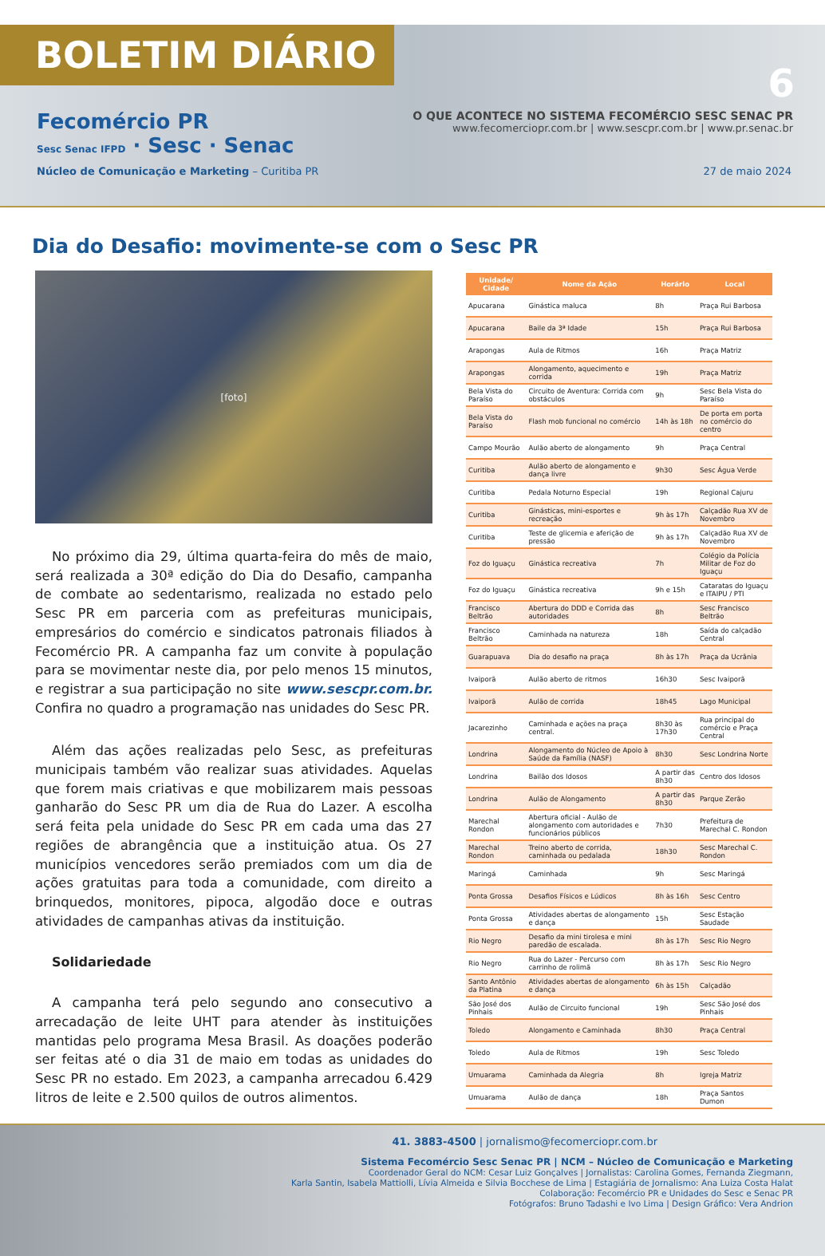BOLETIM DIÁRIO
6
Fecomércio PR
Sesc Senac IFPD · Sesc · Senac
O QUE ACONTECE NO SISTEMA FECOMÉRCIO SESC SENAC PR
www.fecomerciopr.com.br | www.sescpr.com.br | www.pr.senac.br
Núcleo de Comunicação e Marketing – Curitiba PR 27 de maio 2024
Dia do Desafio: movimente-se com o Sesc PR
[foto]
No próximo dia 29, última quarta-feira do mês de maio, será realizada a 30ª edição do Dia do Desafio, campanha de combate ao sedentarismo, realizada no estado pelo Sesc PR em parceria com as prefeituras municipais, empresários do comércio e sindicatos patronais filiados à Fecomércio PR. A campanha faz um convite à população para se movimentar neste dia, por pelo menos 15 minutos, e registrar a sua participação no site www.sescpr.com.br. Confira no quadro a programação nas unidades do Sesc PR.
Além das ações realizadas pelo Sesc, as prefeituras municipais também vão realizar suas atividades. Aquelas que forem mais criativas e que mobilizarem mais pessoas ganharão do Sesc PR um dia de Rua do Lazer. A escolha será feita pela unidade do Sesc PR em cada uma das 27 regiões de abrangência que a instituição atua. Os 27 municípios vencedores serão premiados com um dia de ações gratuitas para toda a comunidade, com direito a brinquedos, monitores, pipoca, algodão doce e outras atividades de campanhas ativas da instituição.
Solidariedade
A campanha terá pelo segundo ano consecutivo a arrecadação de leite UHT para atender às instituições mantidas pelo programa Mesa Brasil. As doações poderão ser feitas até o dia 31 de maio em todas as unidades do Sesc PR no estado. Em 2023, a campanha arrecadou 6.429 litros de leite e 2.500 quilos de outros alimentos.
| Unidade/ Cidade | Nome da Ação | Horário | Local |
| --- | --- | --- | --- |
| Apucarana | Ginástica maluca | 8h | Praça Rui Barbosa |
| Apucarana | Baile da 3ª Idade | 15h | Praça Rui Barbosa |
| Arapongas | Aula de Ritmos | 16h | Praça Matriz |
| Arapongas | Alongamento, aquecimento e corrida | 19h | Praça Matriz |
| Bela Vista do Paraíso | Circuito de Aventura: Corrida com obstáculos | 9h | Sesc Bela Vista do Paraíso |
| Bela Vista do Paraíso | Flash mob funcional no comércio | 14h às 18h | De porta em porta no comércio do centro |
| Campo Mourão | Aulão aberto de alongamento | 9h | Praça Central |
| Curitiba | Aulão aberto de alongamento e dança livre | 9h30 | Sesc Água Verde |
| Curitiba | Pedala Noturno Especial | 19h | Regional Cajuru |
| Curitiba | Ginásticas, mini-esportes e recreação | 9h às 17h | Calçadão Rua XV de Novembro |
| Curitiba | Teste de glicemia e aferição de pressão | 9h às 17h | Calçadão Rua XV de Novembro |
| Foz do Iguaçu | Ginástica recreativa | 7h | Colégio da Polícia Militar de Foz do Iguaçu |
| Foz do Iguaçu | Ginástica recreativa | 9h e 15h | Cataratas do Iguaçu e ITAIPU / PTI |
| Francisco Beltrão | Abertura do DDD e Corrida das autoridades | 8h | Sesc Francisco Beltrão |
| Francisco Beltrão | Caminhada na natureza | 18h | Saída do calçadão Central |
| Guarapuava | Dia do desafio na praça | 8h às 17h | Praça da Ucrânia |
| Ivaiporã | Aulão aberto de ritmos | 16h30 | Sesc Ivaiporã |
| Ivaiporã | Aulão de corrida | 18h45 | Lago Municipal |
| Jacarezinho | Caminhada e ações na praça central. | 8h30 às 17h30 | Rua principal do comércio e Praça Central |
| Londrina | Alongamento do Núcleo de Apoio à Saúde da Família (NASF) | 8h30 | Sesc Londrina Norte |
| Londrina | Bailão dos Idosos | A partir das 8h30 | Centro dos Idosos |
| Londrina | Aulão de Alongamento | A partir das 8h30 | Parque Zerão |
| Marechal Rondon | Abertura oficial - Aulão de alongamento com autoridades e funcionários públicos | 7h30 | Prefeitura de Marechal C. Rondon |
| Marechal Rondon | Treino aberto de corrida, caminhada ou pedalada | 18h30 | Sesc Marechal C. Rondon |
| Maringá | Caminhada | 9h | Sesc Maringá |
| Ponta Grossa | Desafios Físicos e Lúdicos | 8h às 16h | Sesc Centro |
| Ponta Grossa | Atividades abertas de alongamento e dança | 15h | Sesc Estação Saudade |
| Rio Negro | Desafio da mini tirolesa e mini paredão de escalada. | 8h às 17h | Sesc Rio Negro |
| Rio Negro | Rua do Lazer - Percurso com carrinho de rolimã | 8h às 17h | Sesc Rio Negro |
| Santo Antônio da Platina | Atividades abertas de alongamento e dança | 6h às 15h | Calçadão |
| São José dos Pinhais | Aulão de Circuito funcional | 19h | Sesc São José dos Pinhais |
| Toledo | Alongamento e Caminhada | 8h30 | Praça Central |
| Toledo | Aula de Ritmos | 19h | Sesc Toledo |
| Umuarama | Caminhada da Alegria | 8h | Igreja Matriz |
| Umuarama | Aulão de dança | 18h | Praça Santos Dumon |
41. 3883-4500 | jornalismo@fecomerciopr.com.br
Sistema Fecomércio Sesc Senac PR | NCM – Núcleo de Comunicação e Marketing
Coordenador Geral do NCM: Cesar Luiz Gonçalves | Jornalistas: Carolina Gomes, Fernanda Ziegmann,
Karla Santin, Isabela Mattiolli, Lívia Almeida e Silvia Bocchese de Lima | Estagiária de Jornalismo: Ana Luiza Costa Halat
Colaboração: Fecomércio PR e Unidades do Sesc e Senac PR
Fotógrafos: Bruno Tadashi e Ivo Lima | Design Gráfico: Vera Andrion